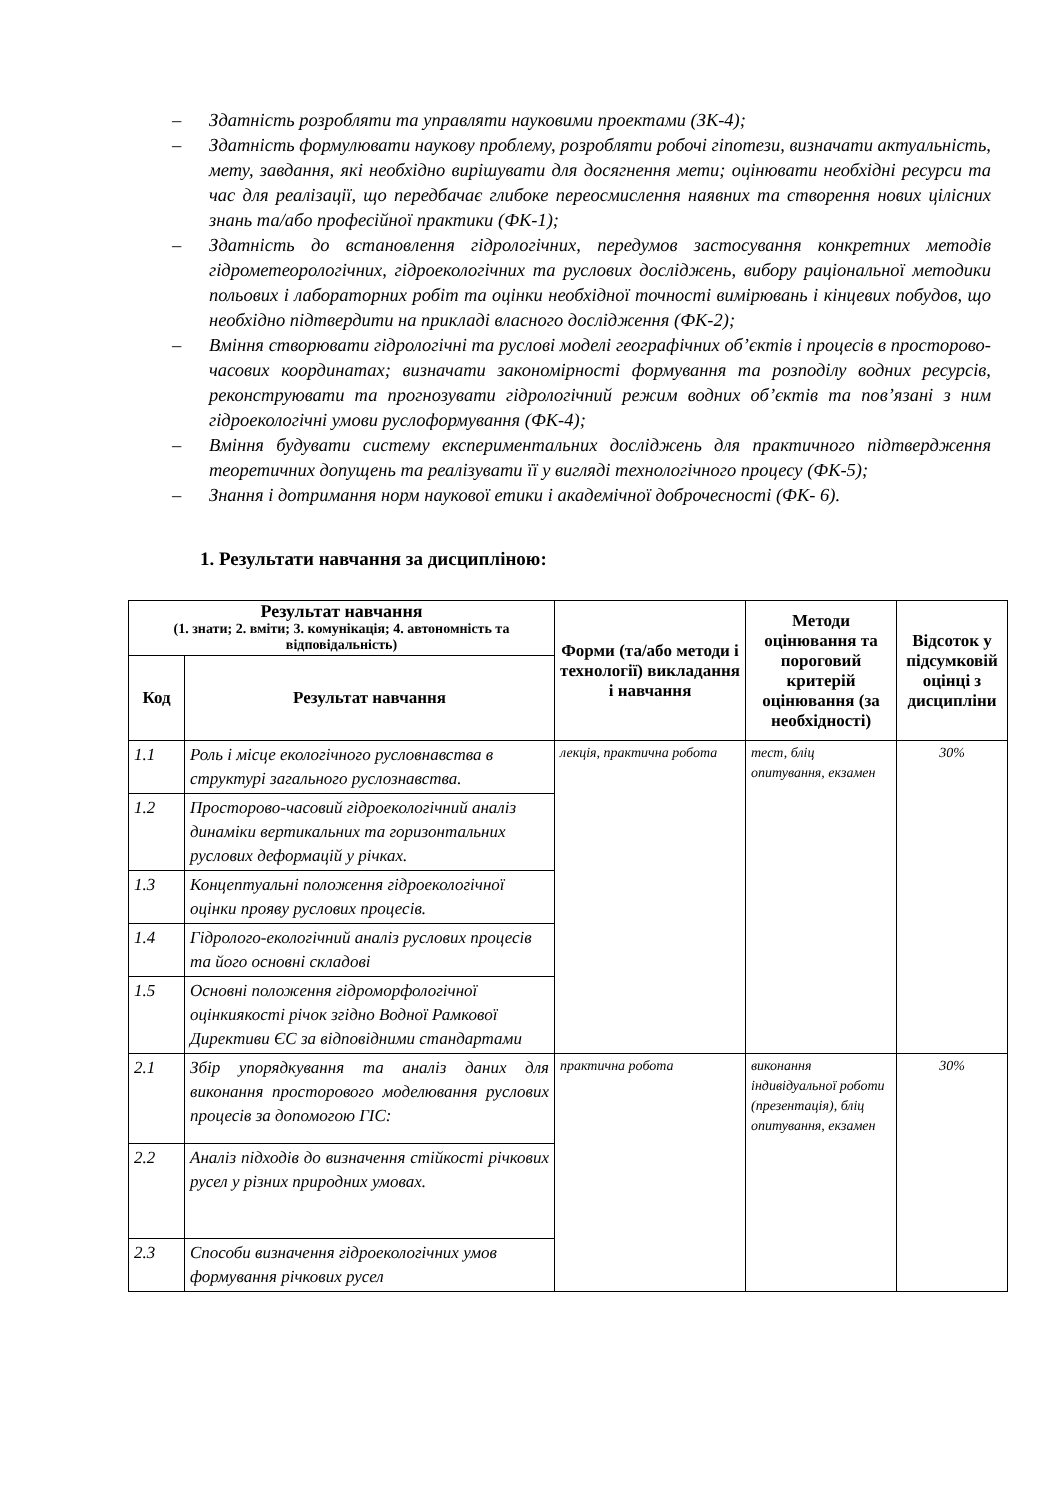– Здатність розробляти та управляти науковими проектами (ЗК-4);
– Здатність формулювати наукову проблему, розробляти робочі гіпотези, визначати актуальність, мету, завдання, які необхідно вирішувати для досягнення мети; оцінювати необхідні ресурси та час для реалізації, що передбачає глибоке переосмислення наявних та створення нових цілісних знань та/або професійної практики (ФК-1);
– Здатність до встановлення гідрологічних, передумов застосування конкретних методів гідрометеорологічних, гідроекологічних та руслових досліджень, вибору раціональної методики польових і лабораторних робіт та оцінки необхідної точності вимірювань і кінцевих побудов, що необхідно підтвердити на прикладі власного дослідження (ФК-2);
– Вміння створювати гідрологічні та руслові моделі географічних об’єктів і процесів в просторово-часових координатах; визначати закономірності формування та розподілу водних ресурсів, реконструювати та прогнозувати гідрологічний режим водних об’єктів та пов’язані з ним гідроекологічні умови руслоформування (ФК-4);
– Вміння будувати систему експериментальних досліджень для практичного підтвердження теоретичних допущень та реалізувати її у вигляді технологічного процесу (ФК-5);
– Знання і дотримання норм наукової етики і академічної доброчесності (ФК- 6).
1. Результати навчання за дисципліною:
| Результат навчання (1. знати; 2. вміти; 3. комунікація; 4. автономність та відповідальність) | | Форми (та/або методи і технології) викладання і навчання | Методи оцінювання та пороговий критерій оцінювання (за необхідності) | Відсоток у підсумковій оцінці з дисципліни |
| --- | --- | --- | --- | --- |
| Код | Результат навчання | | | |
| 1.1 | Роль і місце екологічного русловнавства в структурі загального руслознавства. | лекція, практична робота | тест, бліц опитування, екзамен | 30% |
| 1.2 | Просторово-часовий гідроекологічний аналіз динаміки вертикальних та горизонтальних руслових деформацій у річках. | | | |
| 1.3 | Концептуальні положення гідроекологічної оцінки прояву руслових процесів. | | | |
| 1.4 | Гідролого-екологічний аналіз руслових процесів та його основні складові | | | |
| 1.5 | Основні положення гідроморфологічної оцінкиякості річок згідно Водної Рамкової Директиви ЄС за відповідними стандартами | | | |
| 2.1 | Збір упорядкування та аналіз даних для виконання просторового моделювання руслових процесів за допомогою ГІС: | практична робота | виконання індивідуальної роботи (презентація), бліц опитування, екзамен | 30% |
| 2.2 | Аналіз підходів до визначення стійкості річкових русел у різних природних умовах. | | | |
| 2.3 | Способи визначення гідроекологічних умов формування річкових русел | | | |